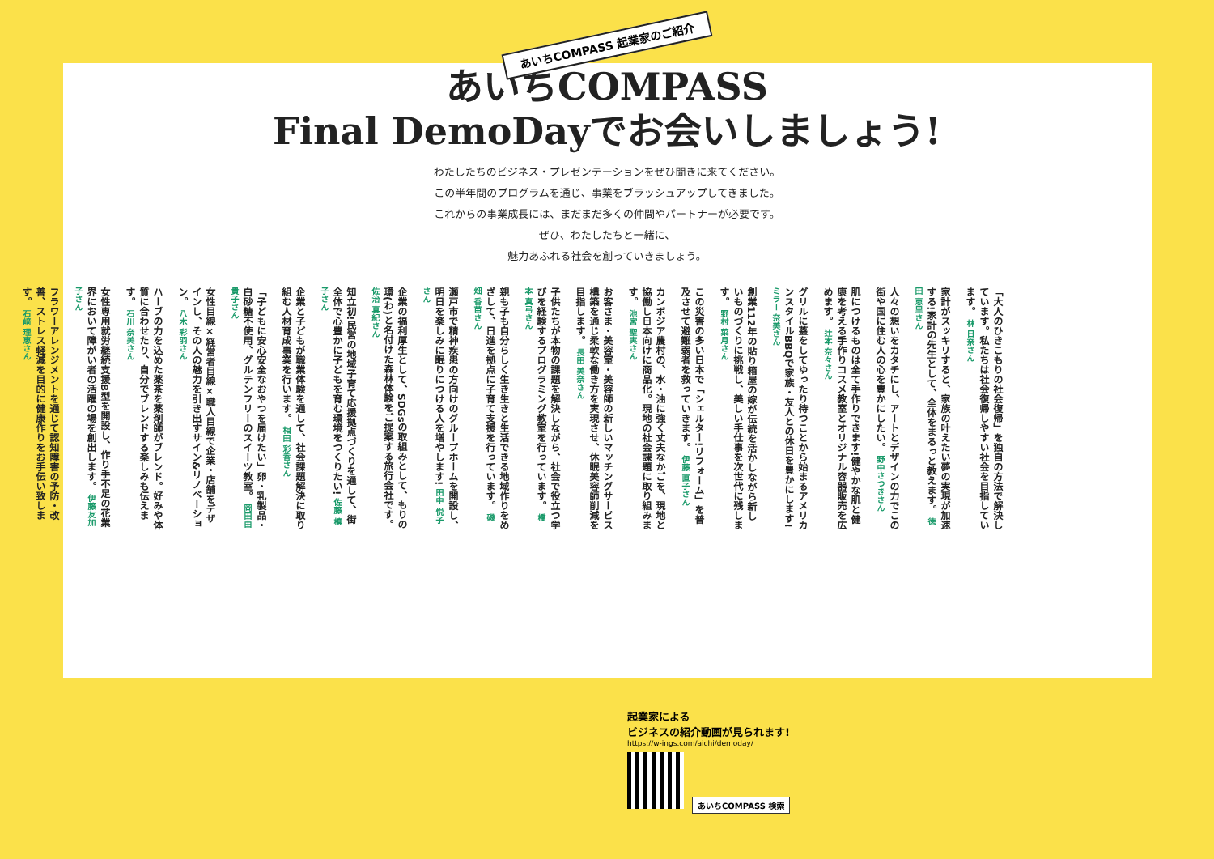あいちCOMPASS 起業家のご紹介
あいちCOMPASS
Final DemoDayでお会いしましょう!
わたしたちのビジネス・プレゼンテーションをぜひ聞きに来てください。
この半年間のプログラムを通じ、事業をブラッシュアップしてきました。
これからの事業成長には、まだまだ多くの仲間やパートナーが必要です。
ぜひ、わたしたちと一緒に、
魅力あふれる社会を創っていきましょう。
フラワーアレンジメントを通じて認知障害の予防・改善、ストレス軽減を目的に健康作りをお手伝い致します。 石﨑 理恵さん
女性専用就労継続支援B型を開設し、作り手不足の花業界において障がい者の活躍の場を創出します。 伊藤友加子さん
ハーブの力を込めた薬茶を薬剤師がブレンド。好みや体質に合わせたり、自分でブレンドする楽しみも伝えます。 石川 奈美さん
女性目線×経営者目線×職人目線で企業・店舗をデザインし、その人の魅力を引き出すサイン&リノベーション。 八木 彩羽さん
「子どもに安心安全なおやつを届けたい」卵・乳製品・白砂糖不使用、グルテンフリーのスイーツ教室。 岡田由貴子さん
企業と子どもが職業体験を通して、社会課題解決に取り組む人材育成事業を行います。 相田 彩香さん
知立初!民営の地域子育て応援拠点づくりを通して、街全体で心豊かに子どもを育む環境をつくりたい! 佐藤 槙子さん
企業の福利厚生として、SDGsの取組みとして、もりの環(わ)と名付けた森林体験をご提案する旅行会社です。 佐治 真紀さん
瀬戸市で精神疾患の方向けのグループホームを開設し、明日を楽しみに眠りにつける人を増やします! 田中 悦子さん
親も子も自分らしく生き生きと生活できる地域作りをめざして、日進を拠点に子育て支援を行っています。 磯畑 香苗さん
子供たちが本物の課題を解決しながら、社会で役立つ学びを経験するプログラミング教室を行っています。 橋本 真弓さん
お客さま・美容室・美容師の新しいマッチングサービス構築を通じ柔軟な働き方を実現させ、休眠美容師削減を目指します。 長田 美奈さん
カンボジア農村の、水・油に強く丈夫なかごを、現地と協働し日本向けに商品化。現地の社会課題に取り組みます。 池宮 聖実さん
この災害の多い日本で「シェルター!リフォーム」を普及させて避難弱者を救っていきます。 伊藤 直子さん
創業112年の貼り箱屋の嫁が伝統を活かしながら新しいものづくりに挑戦し、美しい手仕事を次世代に残します。 野村 菜月さん
グリルに蓋をしてゆったり待つことから始まるアメリカンスタイルBBQで家族・友人との休日を豊かにします! ミラー 奈美さん
肌につけるものは全て手作りできます!健やかな肌と健康を考える手作りコスメ教室とオリジナル容器販売を広めます。 辻本 奈々さん
人々の想いをカタチにし、アートとデザインの力でこの街や国に住む人の心を豊かにしたい。 野中さつきさん
家計がスッキリすると、家族の叶えたい夢の実現が加速する!家計の先生として、全体をまるっと教えます。 徳田 恵里さん
「大人のひきこもりの社会復帰」を独自の方法で解決しています。私たちは社会復帰しやすい社会を目指しています。 林 日奈さん
起業家による
ビジネスの紹介動画が見られます!
https://w-ings.com/aichi/demoday/
あいちCOMPASS 検索